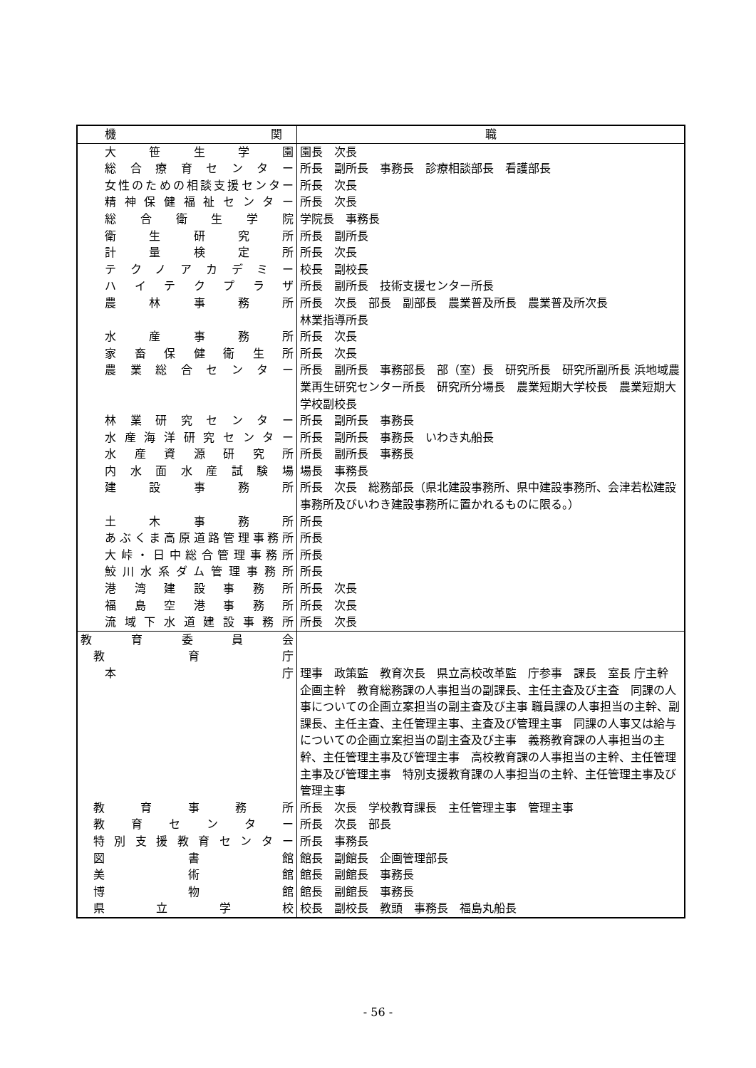| 機 関 | 職 |
| --- | --- |
| 大 笹 生 学 園 | 園長 次長 |
| 総合療育センター | 所長 副所長 事務長 診療相談部長 看護部長 |
| 女性のための相談支援センター | 所長 次長 |
| 精神保健福祉センター | 所長 次長 |
| 総 合 衛 生 学 院 | 学院長 事務長 |
| 衛 生 研 究 所 | 所長 副所長 |
| 計 量 検 定 所 | 所長 次長 |
| テクノアカデミー | 校長 副校長 |
| ハイテクプラザ | 所長 副所長 技術支援センター所長 |
| 農 林 事 務 所 | 所長 次長 部長 副部長 農業普及所長 農業普及所次長 林業指導所長 |
| 水 産 事 務 所 | 所長 次長 |
| 家畜保健衛生所 | 所長 次長 |
| 農業総合センター | 所長 副所長 事務部長 部（室）長 研究所長 研究所副所長 浜地域農業再生研究センター所長 研究所分場長 農業短期大学校長 農業短期大学校副校長 |
| 林業研究センター | 所長 副所長 事務長 |
| 水産海洋研究センター | 所長 副所長 事務長 いわき丸船長 |
| 水産資源研究所 | 所長 副所長 事務長 |
| 内水面水産試験場 | 場長 事務長 |
| 建 設 事 務 所 | 所長 次長 総務部長（県北建設事務所、県中建設事務所、会津若松建設事務所及びいわき建設事務所に置かれるものに限る。） |
| 土 木 事 務 所 | 所長 |
| あぶくま高原道路管理事務所 | 所長 |
| 大峠・日中総合管理事務所 | 所長 |
| 鮫川水系ダム管理事務所 | 所長 |
| 港 湾 建 設 事 務 所 | 所長 次長 |
| 福 島 空 港 事 務 所 | 所長 次長 |
| 流域下水道建設事務所 | 所長 次長 |
| 教 育 委 員 会 | |
| 教 育 庁 | |
| 本 庁 | 理事 政策監 教育次長 県立高校改革監 庁参事 課長 室長 庁主幹 企画主幹 教育総務課の人事担当の副課長、主任主査及び主査 同課の人事についての企画立案担当の副主査及び主事 職員課の人事担当の主幹、副課長、主任主査、主任管理主事、主査及び管理主事 同課の人事又は給与についての企画立案担当の副主査及び主事 義務教育課の人事担当の主幹、主任管理主事及び管理主事 高校教育課の人事担当の主幹、主任管理主事及び管理主事 特別支援教育課の人事担当の主幹、主任管理主事及び管理主事 |
| 教 育 事 務 所 | 所長 次長 学校教育課長 主任管理主事 管理主事 |
| 教育センター | 所長 次長 部長 |
| 特別支援教育センター | 所長 事務長 |
| 図 書 館 | 館長 副館長 企画管理部長 |
| 美 術 館 | 館長 副館長 事務長 |
| 博 物 館 | 館長 副館長 事務長 |
| 県 立 学 校 | 校長 副校長 教頭 事務長 福島丸船長 |
- 56 -